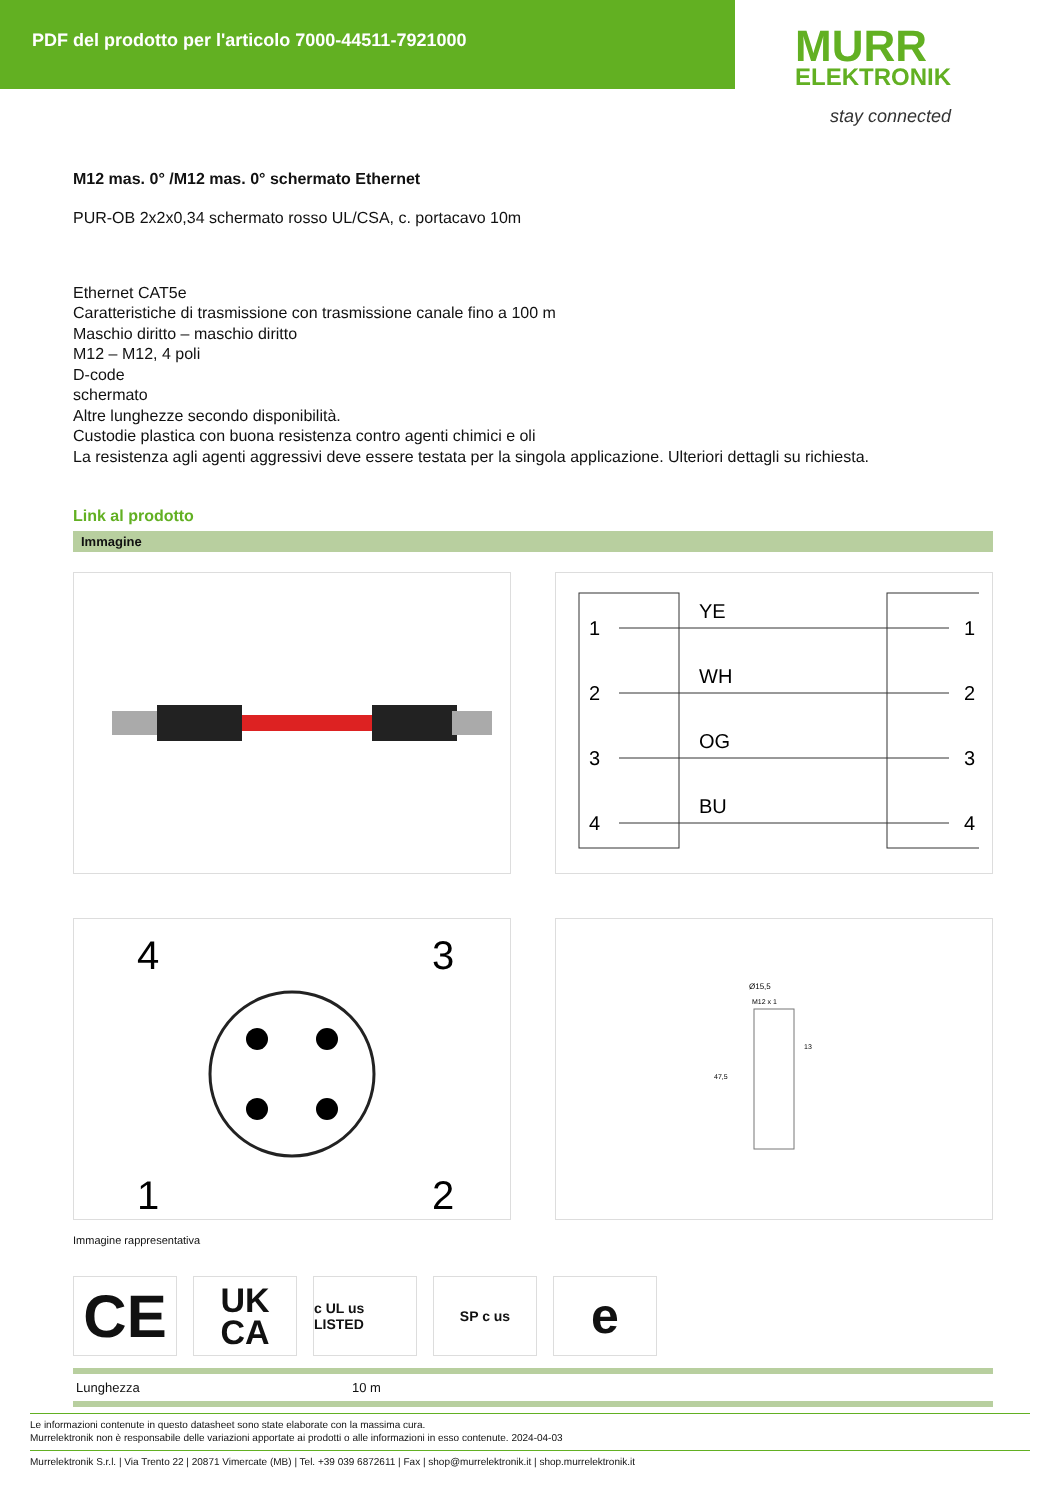PDF del prodotto per l'articolo 7000-44511-7921000
MURR
ELEKTRONIK
stay connected
M12 mas. 0° /M12 mas. 0° schermato Ethernet
PUR-OB 2x2x0,34 schermato rosso UL/CSA, c. portacavo 10m
Ethernet CAT5e
Caratteristiche di trasmissione con trasmissione canale fino a 100 m
Maschio diritto – maschio diritto
M12 – M12, 4 poli
D-code
schermato
Altre lunghezze secondo disponibilità.
Custodie plastica con buona resistenza contro agenti chimici e oli
La resistenza agli agenti aggressivi deve essere testata per la singola applicazione. Ulteriori dettagli su richiesta.
Link al prodotto
Immagine
1
2
3
4
YE
WH
OG
BU
1
2
3
4
4
3
1
2
Ø15,5
M12 x 1
13
47,5
Immagine rappresentativa
CE
UK
CA
c UL us LISTED
SP c us
e
| Lunghezza | 10 m |
Le informazioni contenute in questo datasheet sono state elaborate con la massima cura.
Murrelektronik non è responsabile delle variazioni apportate ai prodotti o alle informazioni in esso contenute. 2024-04-03
Murrelektronik S.r.l. | Via Trento 22 | 20871 Vimercate (MB) | Tel. +39 039 6872611 | Fax | shop@murrelektronik.it | shop.murrelektronik.it